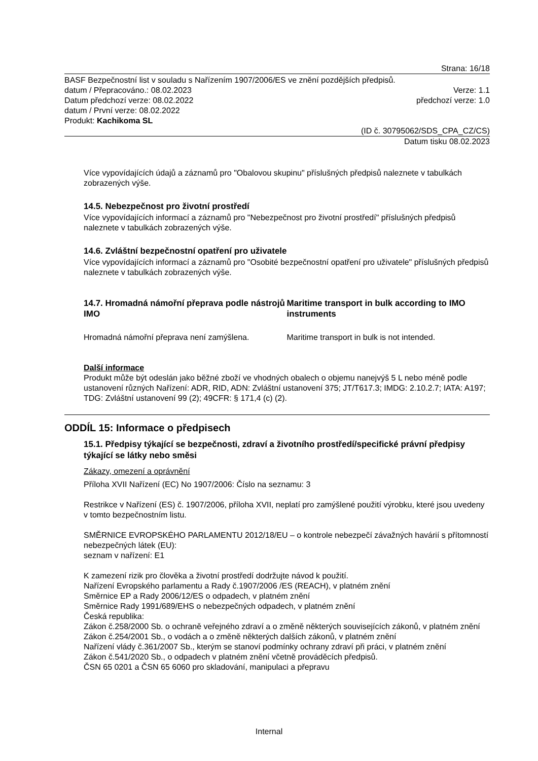Strana: 16/18
BASF Bezpečnostní list v souladu s Nařízením 1907/2006/ES ve znění pozdějších předpisů.
datum / Přepracováno.: 08.02.2023 Verze: 1.1
Datum předchozí verze: 08.02.2022 předchozí verze: 1.0
datum / První verze: 08.02.2022
Produkt: Kachikoma SL
(ID č. 30795062/SDS_CPA_CZ/CS)
Datum tisku 08.02.2023
Více vypovídajících údajů a záznamů pro "Obalovou skupinu" příslušných předpisů naleznete v tabulkách zobrazených výše.
14.5. Nebezpečnost pro životní prostředí
Více vypovídajících informací a záznamů pro "Nebezpečnost pro životní prostředí" příslušných předpisů naleznete v tabulkách zobrazených výše.
14.6. Zvláštní bezpečnostní opatření pro uživatele
Více vypovídajících informací a záznamů pro "Osobité bezpečnostní opatření pro uživatele" příslušných předpisů naleznete v tabulkách zobrazených výše.
14.7. Hromadná námořní přeprava podle nástrojů IMO
Hromadná námořní přeprava není zamýšlena.
Maritime transport in bulk according to IMO instruments
Maritime transport in bulk is not intended.
Další informace
Produkt může být odeslán jako běžné zboží ve vhodných obalech o objemu nanejvýš 5 L nebo méně podle ustanovení různých Nařízení: ADR, RID, ADN: Zvláštní ustanovení 375; JT/T617.3; IMDG: 2.10.2.7; IATA: A197; TDG: Zvláštní ustanovení 99 (2); 49CFR: § 171,4 (c) (2).
ODDÍL 15: Informace o předpisech
15.1. Předpisy týkající se bezpečnosti, zdraví a životního prostředí/specifické právní předpisy týkající se látky nebo směsi
Zákazy, omezení a oprávnění
Příloha XVII Nařízení (EC) No 1907/2006: Číslo na seznamu: 3
Restrikce v Nařízení (ES) č. 1907/2006, příloha XVII, neplatí pro zamýšlené použití výrobku, které jsou uvedeny v tomto bezpečnostním listu.
SMĚRNICE EVROPSKÉHO PARLAMENTU 2012/18/EU – o kontrole nebezpečí závažných havárií s přítomností nebezpečných látek (EU):
seznam v nařízení: E1
K zamezení rizik pro člověka a životní prostředí dodržujte návod k použití.
Nařízení Evropského parlamentu a Rady č.1907/2006 /ES (REACH), v platném znění
Směrnice EP a Rady 2006/12/ES o odpadech, v platném znění
Směrnice Rady 1991/689/EHS o nebezpečných odpadech, v platném znění
Česká republika:
Zákon č.258/2000 Sb. o ochraně veřejného zdraví a o změně některých souvisejících zákonů, v platném znění
Zákon č.254/2001 Sb., o vodách a o změně některých dalších zákonů, v platném znění
Nařízení vlády č.361/2007 Sb., kterým se stanoví podmínky ochrany zdraví při práci, v platném znění
Zákon č.541/2020 Sb., o odpadech v platném znění včetně prováděcích předpisů.
ČSN 65 0201 a ČSN 65 6060 pro skladování, manipulaci a přepravu
Internal